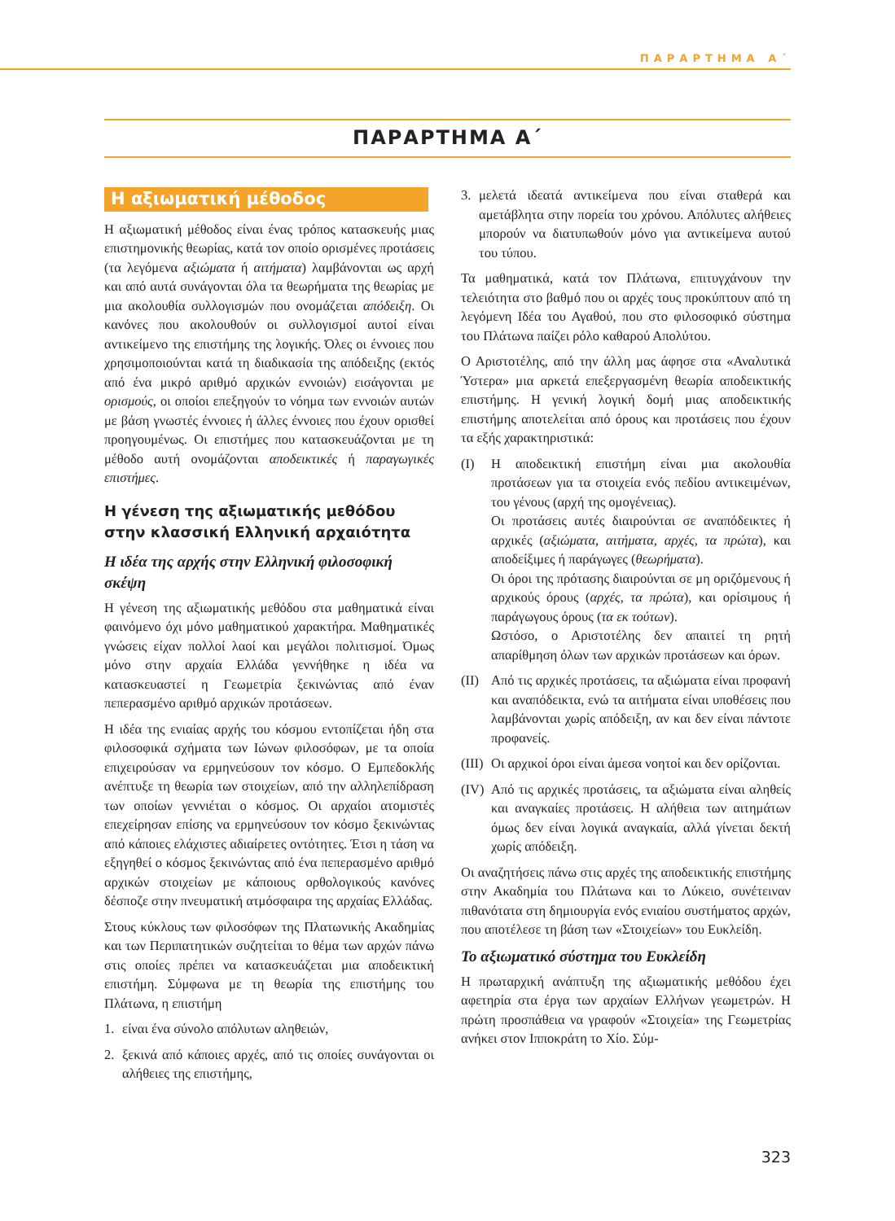ΠΑΡΑΡΤΗΜΑ Α΄
ΠΑΡΑΡΤΗΜΑ Α΄
Η αξιωματική μέθοδος
Η αξιωματική μέθοδος είναι ένας τρόπος κατασκευής μιας επιστημονικής θεωρίας, κατά τον οποίο ορισμένες προτάσεις (τα λεγόμενα αξιώματα ή αιτήματα) λαμβάνονται ως αρχή και από αυτά συνάγονται όλα τα θεωρήματα της θεωρίας με μια ακολουθία συλλογισμών που ονομάζεται απόδειξη. Οι κανόνες που ακολουθούν οι συλλογισμοί αυτοί είναι αντικείμενο της επιστήμης της λογικής. Όλες οι έννοιες που χρησιμοποιούνται κατά τη διαδικασία της απόδειξης (εκτός από ένα μικρό αριθμό αρχικών εννοιών) εισάγονται με ορισμούς, οι οποίοι επεξηγούν το νόημα των εννοιών αυτών με βάση γνωστές έννοιες ή άλλες έννοιες που έχουν ορισθεί προηγουμένως. Οι επιστήμες που κατασκευάζονται με τη μέθοδο αυτή ονομάζονται αποδεικτικές ή παραγωγικές επιστήμες.
Η γένεση της αξιωματικής μεθόδου στην κλασσική Ελληνική αρχαιότητα
Η ιδέα της αρχής στην Ελληνική φιλοσοφική σκέψη
Η γένεση της αξιωματικής μεθόδου στα μαθηματικά είναι φαινόμενο όχι μόνο μαθηματικού χαρακτήρα. Μαθηματικές γνώσεις είχαν πολλοί λαοί και μεγάλοι πολιτισμοί. Όμως μόνο στην αρχαία Ελλάδα γεννήθηκε η ιδέα να κατασκευαστεί η Γεωμετρία ξεκινώντας από έναν πεπερασμένο αριθμό αρχικών προτάσεων.
Η ιδέα της ενιαίας αρχής του κόσμου εντοπίζεται ήδη στα φιλοσοφικά σχήματα των Ιώνων φιλοσόφων, με τα οποία επιχειρούσαν να ερμηνεύσουν τον κόσμο. Ο Εμπεδοκλής ανέπτυξε τη θεωρία των στοιχείων, από την αλληλεπίδραση των οποίων γεννιέται ο κόσμος. Οι αρχαίοι ατομιστές επεχείρησαν επίσης να ερμηνεύσουν τον κόσμο ξεκινώντας από κάποιες ελάχιστες αδιαίρετες οντότητες. Έτσι η τάση να εξηγηθεί ο κόσμος ξεκινώντας από ένα πεπερασμένο αριθμό αρχικών στοιχείων με κάποιους ορθολογικούς κανόνες δέσποζε στην πνευματική ατμόσφαιρα της αρχαίας Ελλάδας.
Στους κύκλους των φιλοσόφων της Πλατωνικής Ακαδημίας και των Περιπατητικών συζητείται το θέμα των αρχών πάνω στις οποίες πρέπει να κατασκευάζεται μια αποδεικτική επιστήμη. Σύμφωνα με τη θεωρία της επιστήμης του Πλάτωνα, η επιστήμη
1. είναι ένα σύνολο απόλυτων αληθειών,
2. ξεκινά από κάποιες αρχές, από τις οποίες συνάγονται οι αλήθειες της επιστήμης,
3. μελετά ιδεατά αντικείμενα που είναι σταθερά και αμετάβλητα στην πορεία του χρόνου. Απόλυτες αλήθειες μπορούν να διατυπωθούν μόνο για αντικείμενα αυτού του τύπου.
Τα μαθηματικά, κατά τον Πλάτωνα, επιτυγχάνουν την τελειότητα στο βαθμό που οι αρχές τους προκύπτουν από τη λεγόμενη Ιδέα του Αγαθού, που στο φιλοσοφικό σύστημα του Πλάτωνα παίζει ρόλο καθαρού Απολύτου.
Ο Αριστοτέλης, από την άλλη μας άφησε στα «Αναλυτικά Ύστερα» μια αρκετά επεξεργασμένη θεωρία αποδεικτικής επιστήμης. Η γενική λογική δομή μιας αποδεικτικής επιστήμης αποτελείται από όρους και προτάσεις που έχουν τα εξής χαρακτηριστικά:
(I) Η αποδεικτική επιστήμη είναι μια ακολουθία προτάσεων για τα στοιχεία ενός πεδίου αντικειμένων, του γένους (αρχή της ομογένειας).
Οι προτάσεις αυτές διαιρούνται σε αναπόδεικτες ή αρχικές (αξιώματα, αιτήματα, αρχές, τα πρώτα), και αποδείξιμες ή παράγωγες (θεωρήματα).
Οι όροι της πρότασης διαιρούνται σε μη οριζόμενους ή αρχικούς όρους (αρχές, τα πρώτα), και ορίσιμους ή παράγωγους όρους (τα εκ τούτων).
Ωστόσο, ο Αριστοτέλης δεν απαιτεί τη ρητή απαρίθμηση όλων των αρχικών προτάσεων και όρων.
(II) Από τις αρχικές προτάσεις, τα αξιώματα είναι προφανή και αναπόδεικτα, ενώ τα αιτήματα είναι υποθέσεις που λαμβάνονται χωρίς απόδειξη, αν και δεν είναι πάντοτε προφανείς.
(III) Οι αρχικοί όροι είναι άμεσα νοητοί και δεν ορίζονται.
(IV) Από τις αρχικές προτάσεις, τα αξιώματα είναι αληθείς και αναγκαίες προτάσεις. Η αλήθεια των αιτημάτων όμως δεν είναι λογικά αναγκαία, αλλά γίνεται δεκτή χωρίς απόδειξη.
Οι αναζητήσεις πάνω στις αρχές της αποδεικτικής επιστήμης στην Ακαδημία του Πλάτωνα και το Λύκειο, συνέτειναν πιθανότατα στη δημιουργία ενός ενιαίου συστήματος αρχών, που αποτέλεσε τη βάση των «Στοιχείων» του Ευκλείδη.
Το αξιωματικό σύστημα του Ευκλείδη
Η πρωταρχική ανάπτυξη της αξιωματικής μεθόδου έχει αφετηρία στα έργα των αρχαίων Ελλήνων γεωμετρών. Η πρώτη προσπάθεια να γραφούν «Στοιχεία» της Γεωμετρίας ανήκει στον Ιπποκράτη το Χίο. Σύμ-
323